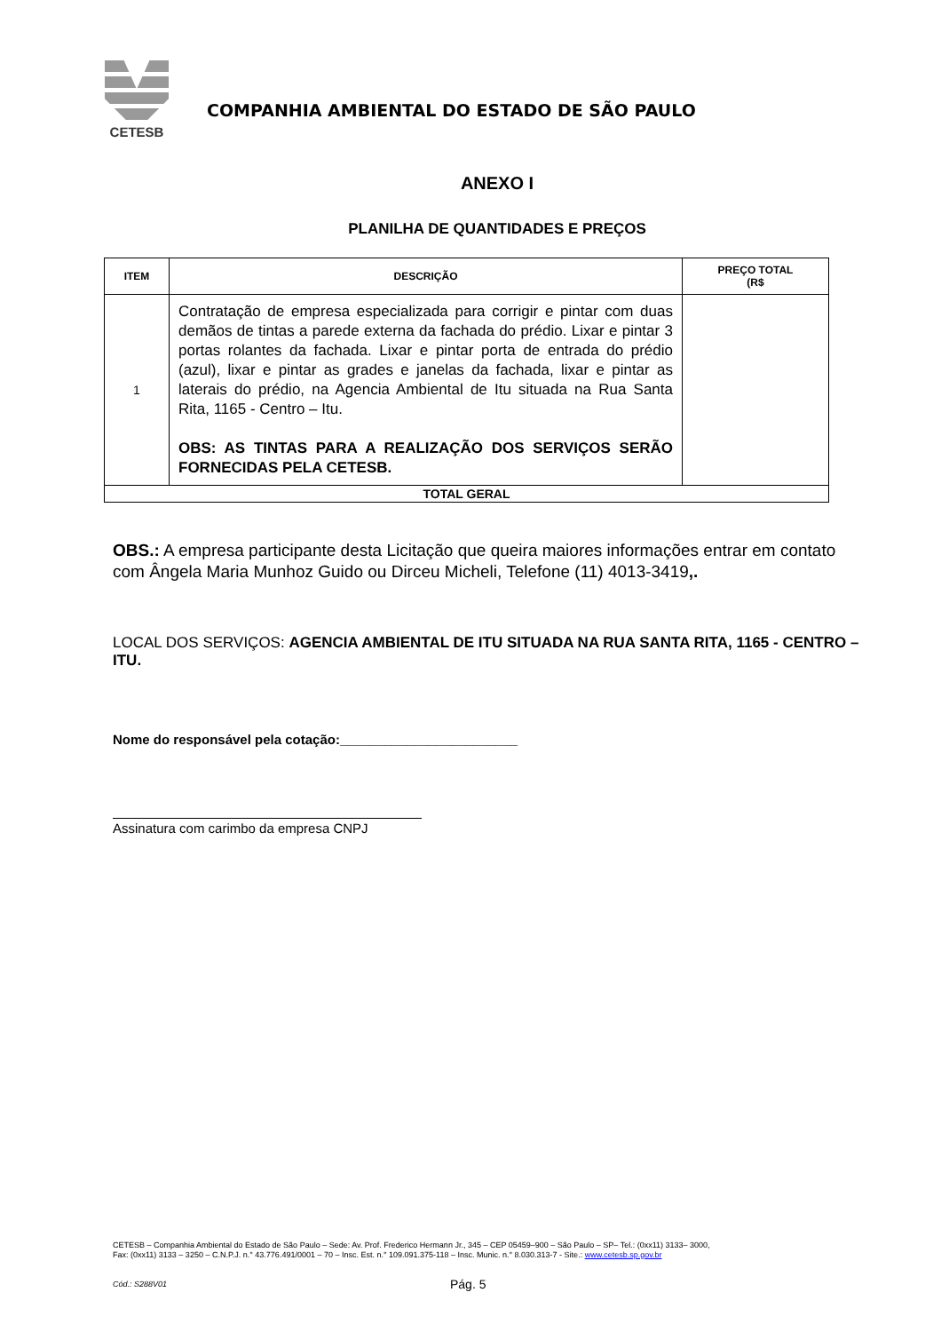CETESB
COMPANHIA AMBIENTAL DO ESTADO DE SÃO PAULO
ANEXO I
PLANILHA DE QUANTIDADES E PREÇOS
| ITEM | DESCRIÇÃO | PREÇO TOTAL (R$ |
| --- | --- | --- |
| 1 | Contratação de empresa especializada para corrigir e pintar com duas demãos de tintas a parede externa da fachada do prédio. Lixar e pintar 3 portas rolantes da fachada. Lixar e pintar porta de entrada do prédio (azul), lixar e pintar as grades e janelas da fachada, lixar e pintar as laterais do prédio, na Agencia Ambiental de Itu situada na Rua Santa Rita, 1165 - Centro – Itu. OBS: AS TINTAS PARA A REALIZAÇÃO DOS SERVIÇOS SERÃO FORNECIDAS PELA CETESB. | |
| TOTAL GERAL | | |
OBS.: A empresa participante desta Licitação que queira maiores informações entrar em contato com Ângela Maria Munhoz Guido ou Dirceu Micheli, Telefone (11) 4013-3419,.
LOCAL DOS SERVIÇOS: AGENCIA AMBIENTAL DE ITU SITUADA NA RUA SANTA RITA, 1165 - CENTRO – ITU.
Nome do responsável pela cotação:________________________
Assinatura com carimbo da empresa CNPJ
CETESB – Companhia Ambiental do Estado de São Paulo – Sede: Av. Prof. Frederico Hermann Jr., 345 – CEP 05459–900 – São Paulo – SP– Tel.: (0xx11) 3133– 3000,
Fax: (0xx11) 3133 – 3250 – C.N.P.J. n.° 43.776.491/0001 – 70 – Insc. Est. n.° 109.091.375-118 – Insc. Munic. n.° 8.030.313-7 - Site.: www.cetesb.sp.gov.br
Cód.: S288V01 Pág. 5